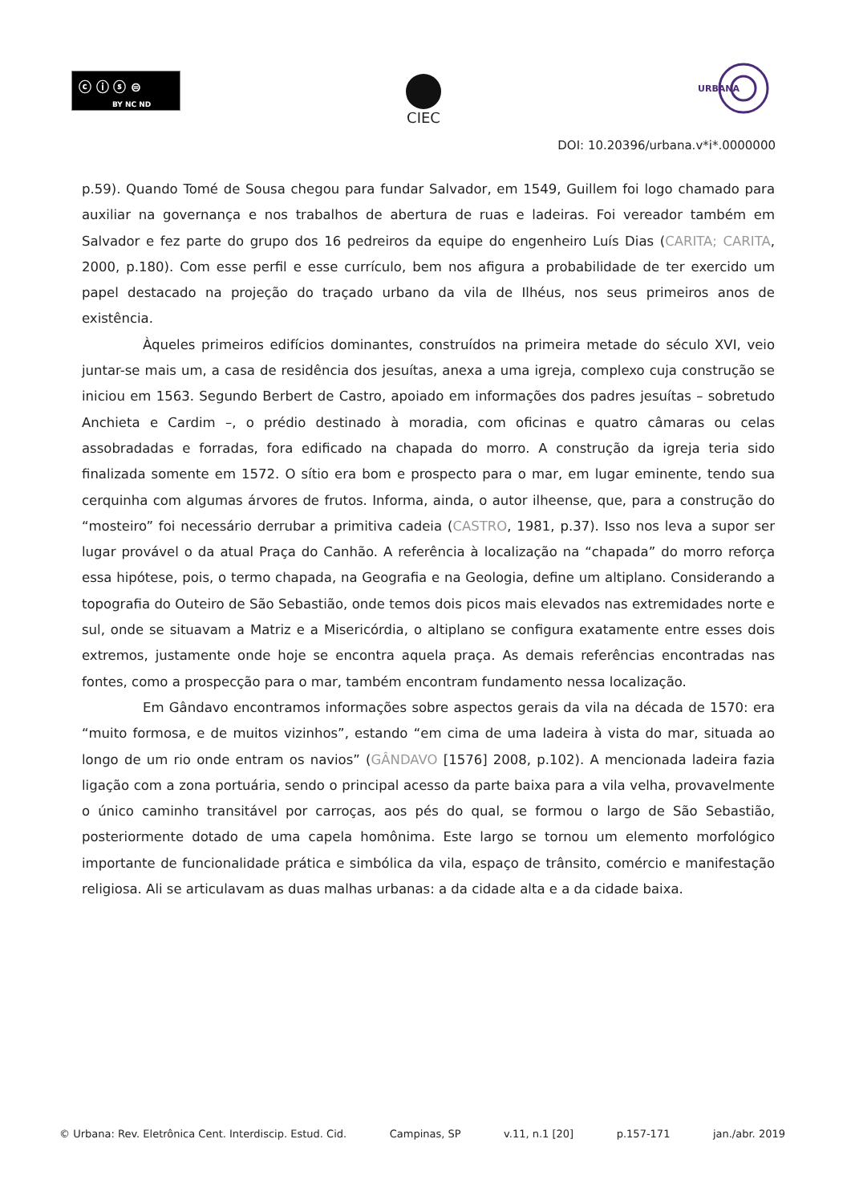ⓒ ⓘ ⓢ ⊜
BY NC ND
CIEC
URBANA
DOI: 10.20396/urbana.v*i*.0000000
p.59). Quando Tomé de Sousa chegou para fundar Salvador, em 1549, Guillem foi logo chamado para auxiliar na governança e nos trabalhos de abertura de ruas e ladeiras. Foi vereador também em Salvador e fez parte do grupo dos 16 pedreiros da equipe do engenheiro Luís Dias (CARITA; CARITA, 2000, p.180). Com esse perfil e esse currículo, bem nos afigura a probabilidade de ter exercido um papel destacado na projeção do traçado urbano da vila de Ilhéus, nos seus primeiros anos de existência.
Àqueles primeiros edifícios dominantes, construídos na primeira metade do século XVI, veio juntar-se mais um, a casa de residência dos jesuítas, anexa a uma igreja, complexo cuja construção se iniciou em 1563. Segundo Berbert de Castro, apoiado em informações dos padres jesuítas – sobretudo Anchieta e Cardim –, o prédio destinado à moradia, com oficinas e quatro câmaras ou celas assobradadas e forradas, fora edificado na chapada do morro. A construção da igreja teria sido finalizada somente em 1572. O sítio era bom e prospecto para o mar, em lugar eminente, tendo sua cerquinha com algumas árvores de frutos. Informa, ainda, o autor ilheense, que, para a construção do “mosteiro” foi necessário derrubar a primitiva cadeia (CASTRO, 1981, p.37). Isso nos leva a supor ser lugar provável o da atual Praça do Canhão. A referência à localização na “chapada” do morro reforça essa hipótese, pois, o termo chapada, na Geografia e na Geologia, define um altiplano. Considerando a topografia do Outeiro de São Sebastião, onde temos dois picos mais elevados nas extremidades norte e sul, onde se situavam a Matriz e a Misericórdia, o altiplano se configura exatamente entre esses dois extremos, justamente onde hoje se encontra aquela praça. As demais referências encontradas nas fontes, como a prospecção para o mar, também encontram fundamento nessa localização.
Em Gândavo encontramos informações sobre aspectos gerais da vila na década de 1570: era “muito formosa, e de muitos vizinhos”, estando “em cima de uma ladeira à vista do mar, situada ao longo de um rio onde entram os navios” (GÂNDAVO [1576] 2008, p.102). A mencionada ladeira fazia ligação com a zona portuária, sendo o principal acesso da parte baixa para a vila velha, provavelmente o único caminho transitável por carroças, aos pés do qual, se formou o largo de São Sebastião, posteriormente dotado de uma capela homônima. Este largo se tornou um elemento morfológico importante de funcionalidade prática e simbólica da vila, espaço de trânsito, comércio e manifestação religiosa. Ali se articulavam as duas malhas urbanas: a da cidade alta e a da cidade baixa.
© Urbana: Rev. Eletrônica Cent. Interdiscip. Estud. Cid. Campinas, SP v.11, n.1 [20] p.157-171 jan./abr. 2019